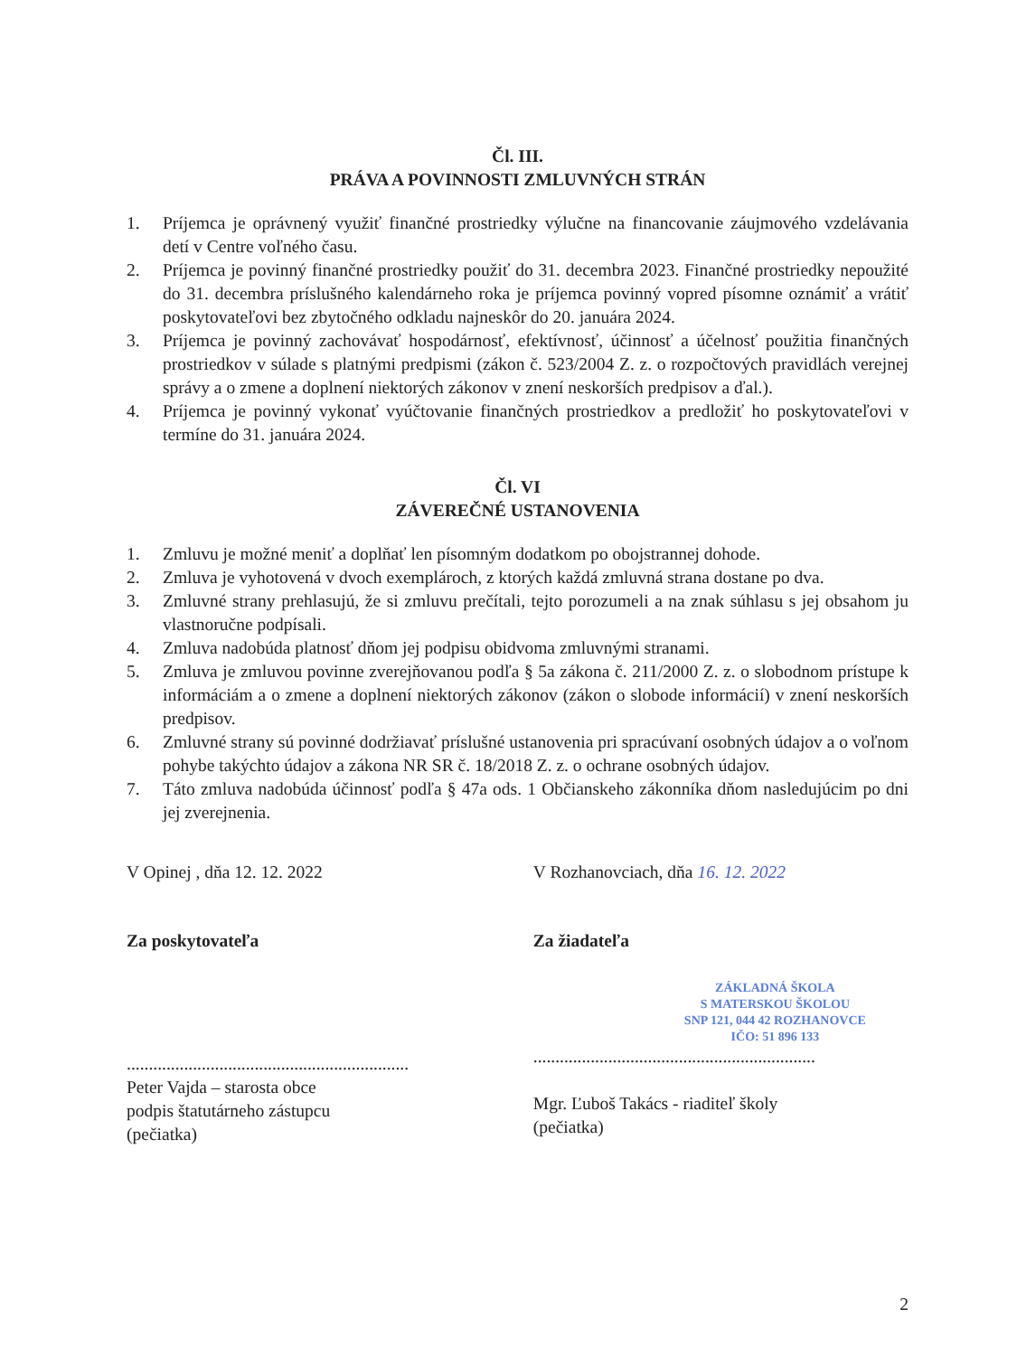Čl. III.
PRÁVA A POVINNOSTI ZMLUVNÝCH STRÁN
1. Príjemca je oprávnený využiť finančné prostriedky výlučne na financovanie záujmového vzdelávania detí v Centre voľného času.
2. Príjemca je povinný finančné prostriedky použiť do 31. decembra 2023. Finančné prostriedky nepoužité do 31. decembra príslušného kalendárneho roka je príjemca povinný vopred písomne oznámiť a vrátiť poskytovateľovi bez zbytočného odkladu najneskôr do 20. januára 2024.
3. Príjemca je povinný zachovávať hospodárnosť, efektívnosť, účinnosť a účelnosť použitia finančných prostriedkov v súlade s platnými predpismi (zákon č. 523/2004 Z. z. o rozpočtových pravidlách verejnej správy a o zmene a doplnení niektorých zákonov v znení neskorších predpisov a ďal.).
4. Príjemca je povinný vykonať vyúčtovanie finančných prostriedkov a predložiť ho poskytovateľovi v termíne do 31. januára 2024.
Čl. VI
ZÁVEREČNÉ USTANOVENIA
1. Zmluvu je možné meniť a doplňať len písomným dodatkom po obojstrannej dohode.
2. Zmluva je vyhotovená v dvoch exemplároch, z ktorých každá zmluvná strana dostane po dva.
3. Zmluvné strany prehlasujú, že si zmluvu prečítali, tejto porozumeli a na znak súhlasu s jej obsahom ju vlastnoručne podpísali.
4. Zmluva nadobúda platnosť dňom jej podpisu obidvoma zmluvnými stranami.
5. Zmluva je zmluvou povinne zverejňovanou podľa § 5a zákona č. 211/2000 Z. z. o slobodnom prístupe k informáciám a o zmene a doplnení niektorých zákonov (zákon o slobode informácií) v znení neskorších predpisov.
6. Zmluvné strany sú povinné dodržiavať príslušné ustanovenia pri spracúvaní osobných údajov a o voľnom pohybe takýchto údajov a zákona NR SR č. 18/2018 Z. z. o ochrane osobných údajov.
7. Táto zmluva nadobúda účinnosť podľa § 47a ods. 1 Občianskeho zákonníka dňom nasledujúcim po dni jej zverejnenia.
V Opinej , dňa 12. 12. 2022 V Rozhanovciach, dňa 16. 12. 2022
Za poskytovateľa
................................................................
Peter Vajda – starosta obce
podpis štatutárneho zástupcu
(pečiatka)
Za žiadateľa
ZÁKLADNÁ ŠKOLA
S MATERSKOU ŠKOLOU
SNP 121, 044 42 ROZHANOVCE
IČO: 51 896 133
................................................................
Mgr. Ľuboš Takács - riaditeľ školy
(pečiatka)
2